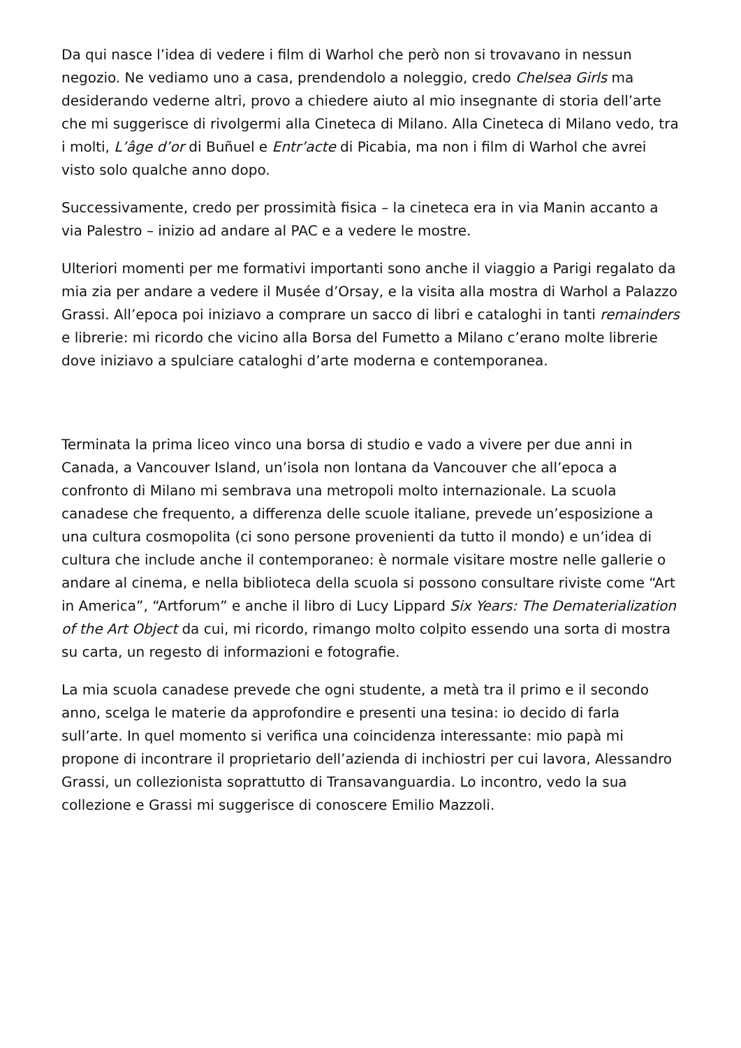Da qui nasce l’idea di vedere i film di Warhol che però non si trovavano in nessun negozio. Ne vediamo uno a casa, prendendolo a noleggio, credo Chelsea Girls ma desiderando vederne altri, provo a chiedere aiuto al mio insegnante di storia dell’arte che mi suggerisce di rivolgermi alla Cineteca di Milano. Alla Cineteca di Milano vedo, tra i molti, L’âge d’or di Buñuel e Entr’acte di Picabia, ma non i film di Warhol che avrei visto solo qualche anno dopo.
Successivamente, credo per prossimità fisica – la cineteca era in via Manin accanto a via Palestro – inizio ad andare al PAC e a vedere le mostre.
Ulteriori momenti per me formativi importanti sono anche il viaggio a Parigi regalato da mia zia per andare a vedere il Musée d’Orsay, e la visita alla mostra di Warhol a Palazzo Grassi. All’epoca poi iniziavo a comprare un sacco di libri e cataloghi in tanti remainders e librerie: mi ricordo che vicino alla Borsa del Fumetto a Milano c’erano molte librerie dove iniziavo a spulciare cataloghi d’arte moderna e contemporanea.
Terminata la prima liceo vinco una borsa di studio e vado a vivere per due anni in Canada, a Vancouver Island, un’isola non lontana da Vancouver che all’epoca a confronto di Milano mi sembrava una metropoli molto internazionale. La scuola canadese che frequento, a differenza delle scuole italiane, prevede un’esposizione a una cultura cosmopolita (ci sono persone provenienti da tutto il mondo) e un’idea di cultura che include anche il contemporaneo: è normale visitare mostre nelle gallerie o andare al cinema, e nella biblioteca della scuola si possono consultare riviste come “Art in America”, “Artforum” e anche il libro di Lucy Lippard Six Years: The Dematerialization of the Art Object da cui, mi ricordo, rimango molto colpito essendo una sorta di mostra su carta, un regesto di informazioni e fotografie.
La mia scuola canadese prevede che ogni studente, a metà tra il primo e il secondo anno, scelga le materie da approfondire e presenti una tesina: io decido di farla sull’arte. In quel momento si verifica una coincidenza interessante: mio papà mi propone di incontrare il proprietario dell’azienda di inchiostri per cui lavora, Alessandro Grassi, un collezionista soprattutto di Transavanguardia. Lo incontro, vedo la sua collezione e Grassi mi suggerisce di conoscere Emilio Mazzoli.